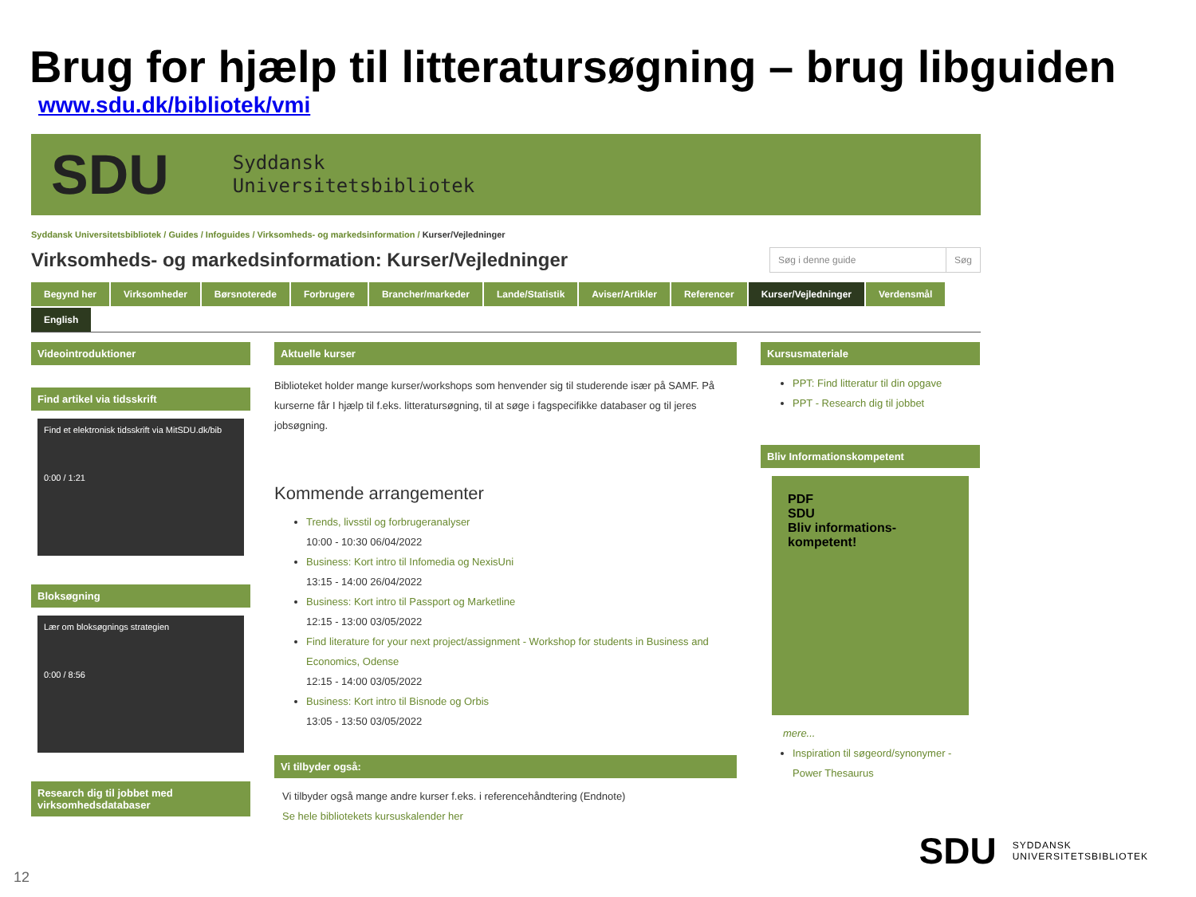Brug for hjælp til litteratursøgning – brug libguiden
www.sdu.dk/bibliotek/vmi
SDU Syddansk
Universitetsbibliotek
Syddansk Universitetsbibliotek / Guides / Infoguides / Virksomheds- og markedsinformation / Kurser/Vejledninger
Virksomheds- og markedsinformation: Kurser/Vejledninger
Søg i denne guide Søg
Begynd her Virksomheder Børsnoterede Forbrugere Brancher/markeder Lande/Statistik Aviser/Artikler Referencer Kurser/Vejledninger Verdensmål English
Videointroduktioner
Find artikel via tidsskrift
Find et elektronisk tidsskrift via MitSDU.dk/bib
0:00 / 1:21
Bloksøgning
Lær om bloksøgnings strategien
0:00 / 8:56
Research dig til jobbet med virksomhedsdatabaser
Aktuelle kurser
Biblioteket holder mange kurser/workshops som henvender sig til studerende især på SAMF. På kurserne får I hjælp til f.eks. litteratursøgning, til at søge i fagspecifikke databaser og til jeres jobsøgning.
Kommende arrangementer
Trends, livsstil og forbrugeranalyser
10:00 - 10:30 06/04/2022
Business: Kort intro til Infomedia og NexisUni
13:15 - 14:00 26/04/2022
Business: Kort intro til Passport og Marketline
12:15 - 13:00 03/05/2022
Find literature for your next project/assignment - Workshop for students in Business and Economics, Odense
12:15 - 14:00 03/05/2022
Business: Kort intro til Bisnode og Orbis
13:05 - 13:50 03/05/2022
Vi tilbyder også:
Vi tilbyder også mange andre kurser f.eks. i referencehåndtering (Endnote)
Se hele bibliotekets kursuskalender her
Kursusmateriale
PPT: Find litteratur til din opgave
PPT - Research dig til jobbet
Bliv Informationskompetent
PDF
SDU
Bliv informations-
kompetent!
mere...
Inspiration til søgeord/synonymer - Power Thesaurus
SDU SYDDANSK
UNIVERSITETSBIBLIOTEK
12